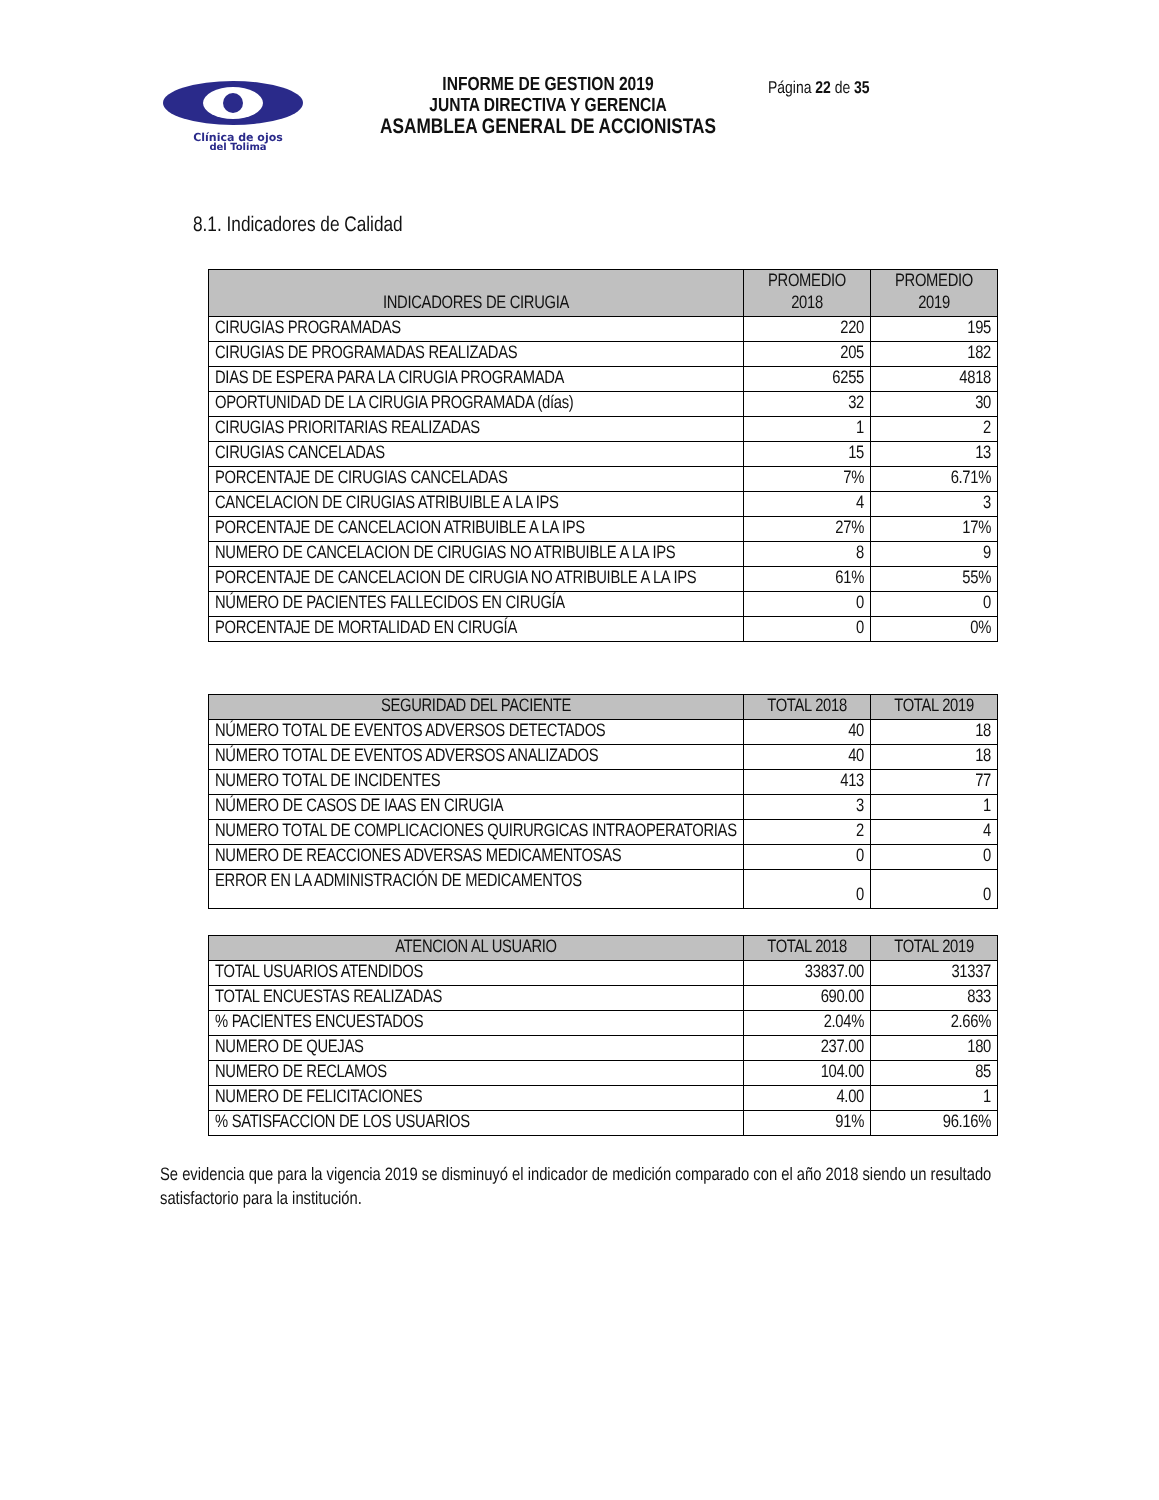Clínica de ojos
del Tolima
INFORME DE GESTION 2019
JUNTA DIRECTIVA Y GERENCIA
ASAMBLEA GENERAL DE ACCIONISTAS
Página 22 de 35
8.1. Indicadores de Calidad
| INDICADORES DE CIRUGIA | PROMEDIO 2018 | PROMEDIO 2019 |
| --- | --- | --- |
| CIRUGIAS PROGRAMADAS | 220 | 195 |
| CIRUGIAS DE PROGRAMADAS REALIZADAS | 205 | 182 |
| DIAS DE ESPERA PARA LA CIRUGIA PROGRAMADA | 6255 | 4818 |
| OPORTUNIDAD DE LA CIRUGIA PROGRAMADA (días) | 32 | 30 |
| CIRUGIAS PRIORITARIAS REALIZADAS | 1 | 2 |
| CIRUGIAS CANCELADAS | 15 | 13 |
| PORCENTAJE DE CIRUGIAS CANCELADAS | 7% | 6.71% |
| CANCELACION DE CIRUGIAS ATRIBUIBLE A LA IPS | 4 | 3 |
| PORCENTAJE DE CANCELACION ATRIBUIBLE A LA IPS | 27% | 17% |
| NUMERO DE CANCELACION DE CIRUGIAS NO ATRIBUIBLE A LA IPS | 8 | 9 |
| PORCENTAJE DE CANCELACION DE CIRUGIA NO ATRIBUIBLE A LA IPS | 61% | 55% |
| NÚMERO DE PACIENTES FALLECIDOS EN CIRUGÍA | 0 | 0 |
| PORCENTAJE DE MORTALIDAD EN CIRUGÍA | 0 | 0% |
| SEGURIDAD DEL PACIENTE | TOTAL 2018 | TOTAL 2019 |
| --- | --- | --- |
| NÚMERO TOTAL DE EVENTOS ADVERSOS DETECTADOS | 40 | 18 |
| NÚMERO TOTAL DE EVENTOS ADVERSOS ANALIZADOS | 40 | 18 |
| NUMERO TOTAL DE INCIDENTES | 413 | 77 |
| NÚMERO DE CASOS DE IAAS EN CIRUGIA | 3 | 1 |
| NUMERO TOTAL DE COMPLICACIONES QUIRURGICAS INTRAOPERATORIAS | 2 | 4 |
| NUMERO DE REACCIONES ADVERSAS MEDICAMENTOSAS | 0 | 0 |
| ERROR EN LA ADMINISTRACIÓN DE MEDICAMENTOS | 0 | 0 |
| ATENCION AL USUARIO | TOTAL 2018 | TOTAL 2019 |
| --- | --- | --- |
| TOTAL USUARIOS ATENDIDOS | 33837.00 | 31337 |
| TOTAL ENCUESTAS REALIZADAS | 690.00 | 833 |
| % PACIENTES ENCUESTADOS | 2.04% | 2.66% |
| NUMERO DE QUEJAS | 237.00 | 180 |
| NUMERO DE RECLAMOS | 104.00 | 85 |
| NUMERO DE FELICITACIONES | 4.00 | 1 |
| % SATISFACCION DE LOS USUARIOS | 91% | 96.16% |
Se evidencia que para la vigencia 2019 se disminuyó el indicador de medición comparado con el año 2018 siendo un resultado satisfactorio para la institución.